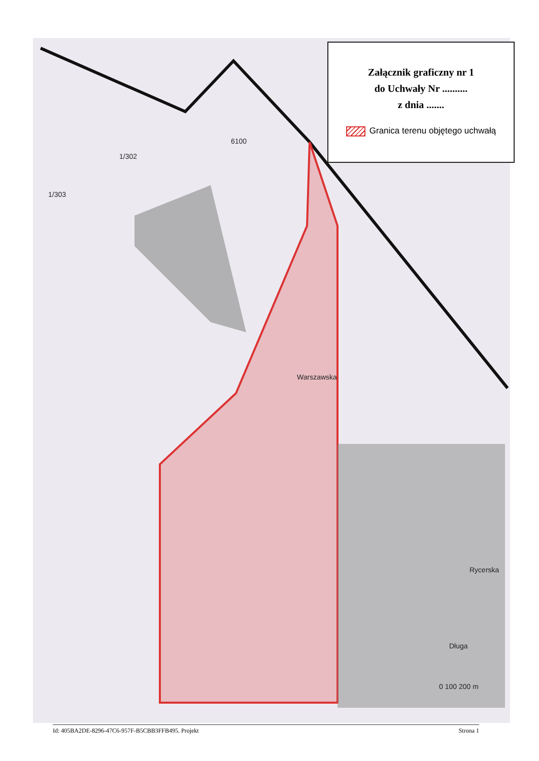6100
1/302
1/303
Warszawska
Rycerska
Długa
0 100 200 m
Załącznik graficzny nr 1
do Uchwały Nr ..........
z dnia .......
Granica terenu objętego uchwałą
Id: 405BA2DE-8296-47C6-957F-B5CBB3FFB495. Projekt Strona 1